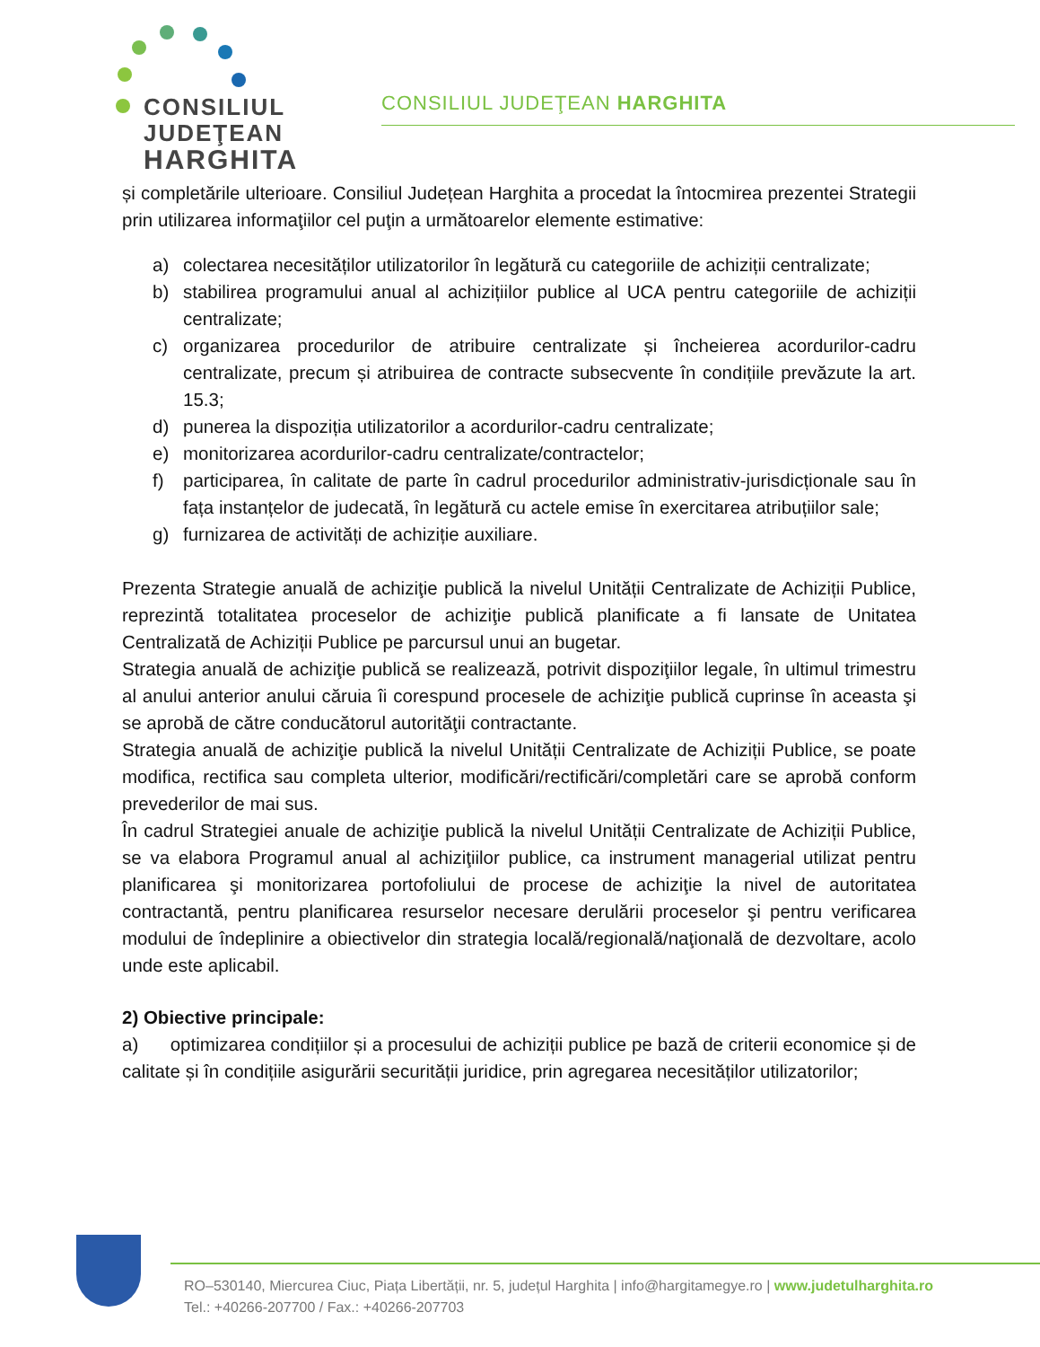CONSILIUL
JUDEŢEAN
HARGHITA
CONSILIUL JUDEŢEAN HARGHITA
și completările ulterioare. Consiliul Județean Harghita a procedat la întocmirea prezentei Strategii prin utilizarea informaţiilor cel puţin a următoarelor elemente estimative:
a) colectarea necesităților utilizatorilor în legătură cu categoriile de achiziții centralizate;
b) stabilirea programului anual al achizițiilor publice al UCA pentru categoriile de achiziții centralizate;
c) organizarea procedurilor de atribuire centralizate și încheierea acordurilor-cadru centralizate, precum și atribuirea de contracte subsecvente în condițiile prevăzute la art. 15.3;
d) punerea la dispoziția utilizatorilor a acordurilor-cadru centralizate;
e) monitorizarea acordurilor-cadru centralizate/contractelor;
f) participarea, în calitate de parte în cadrul procedurilor administrativ-jurisdicționale sau în fața instanțelor de judecată, în legătură cu actele emise în exercitarea atribuțiilor sale;
g) furnizarea de activități de achiziție auxiliare.
Prezenta Strategie anuală de achiziţie publică la nivelul Unității Centralizate de Achiziții Publice, reprezintă totalitatea proceselor de achiziţie publică planificate a fi lansate de Unitatea Centralizată de Achiziții Publice pe parcursul unui an bugetar.
Strategia anuală de achiziţie publică se realizează, potrivit dispoziţiilor legale, în ultimul trimestru al anului anterior anului căruia îi corespund procesele de achiziţie publică cuprinse în aceasta şi se aprobă de către conducătorul autorităţii contractante.
Strategia anuală de achiziţie publică la nivelul Unității Centralizate de Achiziții Publice, se poate modifica, rectifica sau completa ulterior, modificări/rectificări/completări care se aprobă conform prevederilor de mai sus.
În cadrul Strategiei anuale de achiziţie publică la nivelul Unității Centralizate de Achiziții Publice, se va elabora Programul anual al achiziţiilor publice, ca instrument managerial utilizat pentru planificarea şi monitorizarea portofoliului de procese de achiziţie la nivel de autoritatea contractantă, pentru planificarea resurselor necesare derulării proceselor şi pentru verificarea modului de îndeplinire a obiectivelor din strategia locală/regională/naţională de dezvoltare, acolo unde este aplicabil.
2) Obiective principale:
a) optimizarea condițiilor și a procesului de achiziții publice pe bază de criterii economice și de calitate și în condițiile asigurării securității juridice, prin agregarea necesităților utilizatorilor;
RO–530140, Miercurea Ciuc, Piața Libertății, nr. 5, județul Harghita | info@hargitamegye.ro | www.judetulharghita.ro
Tel.: +40266-207700 / Fax.: +40266-207703